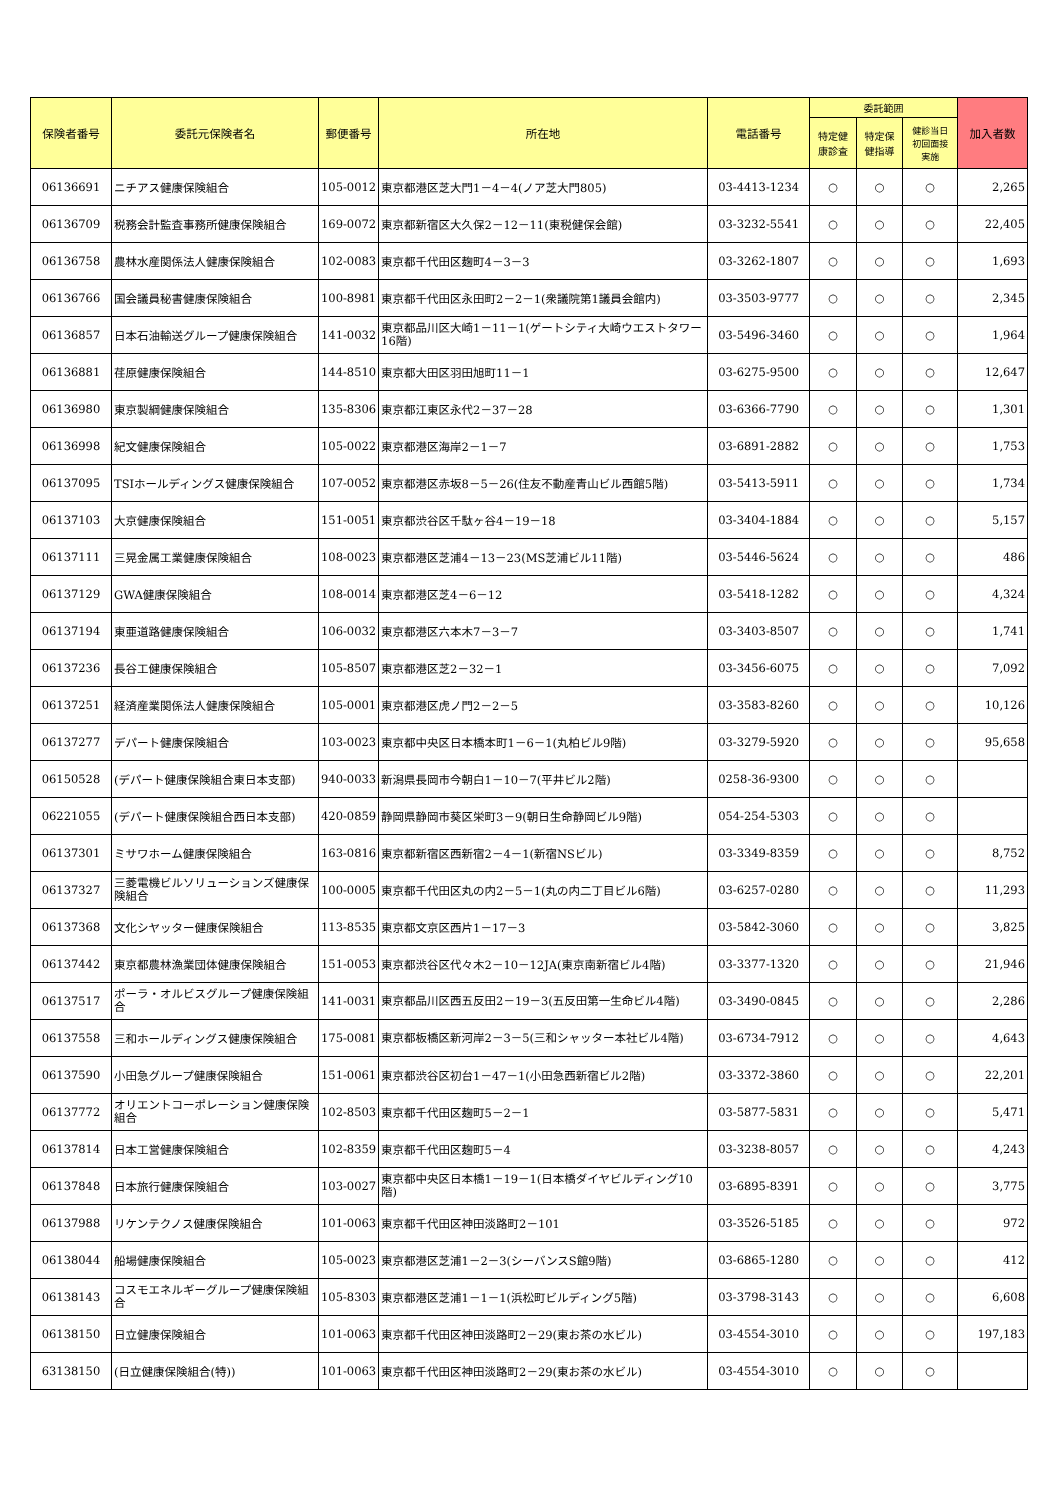| 保険者番号 | 委託元保険者名 | 郵便番号 | 所在地 | 電話番号 | 委託範囲 | | | 加入者数 |
| --- | --- | --- | --- | --- | --- | --- | --- | --- |
| | | | | | 特定健 康診査 | 特定保 健指導 | 健診当日 初回面接 実施 | |
| 06136691 | ニチアス健康保険組合 | 105-0012 | 東京都港区芝大門1－4－4(ノア芝大門805) | 03-4413-1234 | ○ | ○ | ○ | 2,265 |
| 06136709 | 税務会計監査事務所健康保険組合 | 169-0072 | 東京都新宿区大久保2－12－11(東税健保会館) | 03-3232-5541 | ○ | ○ | ○ | 22,405 |
| 06136758 | 農林水産関係法人健康保険組合 | 102-0083 | 東京都千代田区麹町4－3－3 | 03-3262-1807 | ○ | ○ | ○ | 1,693 |
| 06136766 | 国会議員秘書健康保険組合 | 100-8981 | 東京都千代田区永田町2－2－1(衆議院第1議員会館内) | 03-3503-9777 | ○ | ○ | ○ | 2,345 |
| 06136857 | 日本石油輸送グループ健康保険組合 | 141-0032 | 東京都品川区大崎1－11－1(ゲートシティ大崎ウエストタワー16階) | 03-5496-3460 | ○ | ○ | ○ | 1,964 |
| 06136881 | 荏原健康保険組合 | 144-8510 | 東京都大田区羽田旭町11－1 | 03-6275-9500 | ○ | ○ | ○ | 12,647 |
| 06136980 | 東京製綱健康保険組合 | 135-8306 | 東京都江東区永代2－37－28 | 03-6366-7790 | ○ | ○ | ○ | 1,301 |
| 06136998 | 紀文健康保険組合 | 105-0022 | 東京都港区海岸2－1－7 | 03-6891-2882 | ○ | ○ | ○ | 1,753 |
| 06137095 | TSIホールディングス健康保険組合 | 107-0052 | 東京都港区赤坂8－5－26(住友不動産青山ビル西館5階) | 03-5413-5911 | ○ | ○ | ○ | 1,734 |
| 06137103 | 大京健康保険組合 | 151-0051 | 東京都渋谷区千駄ヶ谷4－19－18 | 03-3404-1884 | ○ | ○ | ○ | 5,157 |
| 06137111 | 三晃金属工業健康保険組合 | 108-0023 | 東京都港区芝浦4－13－23(MS芝浦ビル11階) | 03-5446-5624 | ○ | ○ | ○ | 486 |
| 06137129 | GWA健康保険組合 | 108-0014 | 東京都港区芝4－6－12 | 03-5418-1282 | ○ | ○ | ○ | 4,324 |
| 06137194 | 東亜道路健康保険組合 | 106-0032 | 東京都港区六本木7－3－7 | 03-3403-8507 | ○ | ○ | ○ | 1,741 |
| 06137236 | 長谷工健康保険組合 | 105-8507 | 東京都港区芝2－32－1 | 03-3456-6075 | ○ | ○ | ○ | 7,092 |
| 06137251 | 経済産業関係法人健康保険組合 | 105-0001 | 東京都港区虎ノ門2－2－5 | 03-3583-8260 | ○ | ○ | ○ | 10,126 |
| 06137277 | デパート健康保険組合 | 103-0023 | 東京都中央区日本橋本町1－6－1(丸柏ビル9階) | 03-3279-5920 | ○ | ○ | ○ | 95,658 |
| 06150528 | (デパート健康保険組合東日本支部) | 940-0033 | 新潟県長岡市今朝白1－10－7(平井ビル2階) | 0258-36-9300 | ○ | ○ | ○ | |
| 06221055 | (デパート健康保険組合西日本支部) | 420-0859 | 静岡県静岡市葵区栄町3－9(朝日生命静岡ビル9階) | 054-254-5303 | ○ | ○ | ○ | |
| 06137301 | ミサワホーム健康保険組合 | 163-0816 | 東京都新宿区西新宿2－4－1(新宿NSビル) | 03-3349-8359 | ○ | ○ | ○ | 8,752 |
| 06137327 | 三菱電機ビルソリューションズ健康保険組合 | 100-0005 | 東京都千代田区丸の内2－5－1(丸の内二丁目ビル6階) | 03-6257-0280 | ○ | ○ | ○ | 11,293 |
| 06137368 | 文化シヤッター健康保険組合 | 113-8535 | 東京都文京区西片1－17－3 | 03-5842-3060 | ○ | ○ | ○ | 3,825 |
| 06137442 | 東京都農林漁業団体健康保険組合 | 151-0053 | 東京都渋谷区代々木2－10－12JA(東京南新宿ビル4階) | 03-3377-1320 | ○ | ○ | ○ | 21,946 |
| 06137517 | ポーラ・オルビスグループ健康保険組合 | 141-0031 | 東京都品川区西五反田2－19－3(五反田第一生命ビル4階) | 03-3490-0845 | ○ | ○ | ○ | 2,286 |
| 06137558 | 三和ホールディングス健康保険組合 | 175-0081 | 東京都板橋区新河岸2－3－5(三和シャッター本社ビル4階) | 03-6734-7912 | ○ | ○ | ○ | 4,643 |
| 06137590 | 小田急グループ健康保険組合 | 151-0061 | 東京都渋谷区初台1－47－1(小田急西新宿ビル2階) | 03-3372-3860 | ○ | ○ | ○ | 22,201 |
| 06137772 | オリエントコーポレーション健康保険組合 | 102-8503 | 東京都千代田区麹町5－2－1 | 03-5877-5831 | ○ | ○ | ○ | 5,471 |
| 06137814 | 日本工営健康保険組合 | 102-8359 | 東京都千代田区麹町5－4 | 03-3238-8057 | ○ | ○ | ○ | 4,243 |
| 06137848 | 日本旅行健康保険組合 | 103-0027 | 東京都中央区日本橋1－19－1(日本橋ダイヤビルディング10階) | 03-6895-8391 | ○ | ○ | ○ | 3,775 |
| 06137988 | リケンテクノス健康保険組合 | 101-0063 | 東京都千代田区神田淡路町2－101 | 03-3526-5185 | ○ | ○ | ○ | 972 |
| 06138044 | 船場健康保険組合 | 105-0023 | 東京都港区芝浦1－2－3(シーバンスS館9階) | 03-6865-1280 | ○ | ○ | ○ | 412 |
| 06138143 | コスモエネルギーグループ健康保険組合 | 105-8303 | 東京都港区芝浦1－1－1(浜松町ビルディング5階) | 03-3798-3143 | ○ | ○ | ○ | 6,608 |
| 06138150 | 日立健康保険組合 | 101-0063 | 東京都千代田区神田淡路町2－29(東お茶の水ビル) | 03-4554-3010 | ○ | ○ | ○ | 197,183 |
| 63138150 | (日立健康保険組合(特)) | 101-0063 | 東京都千代田区神田淡路町2－29(東お茶の水ビル) | 03-4554-3010 | ○ | ○ | ○ | |